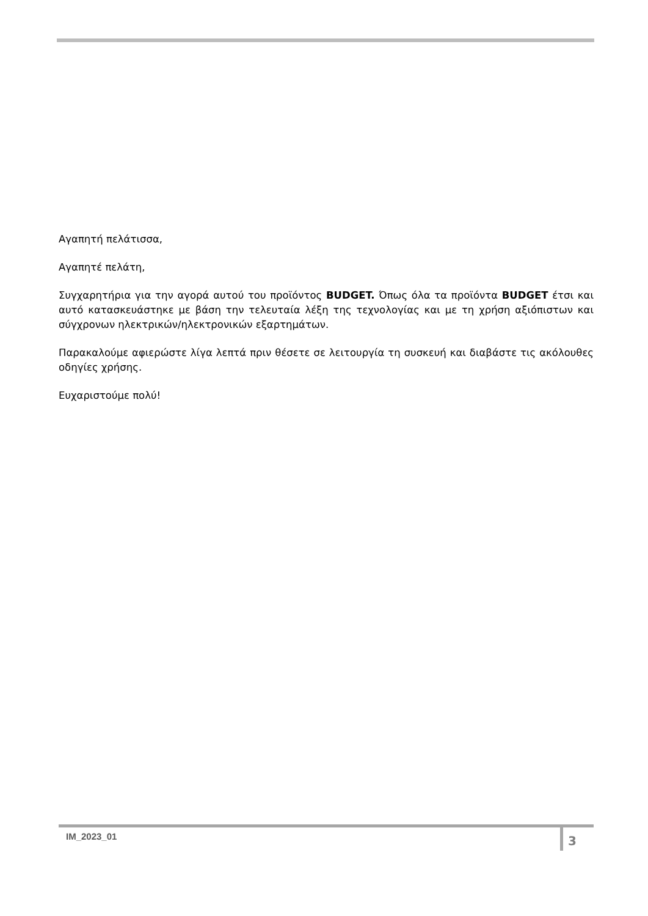Αγαπητή πελάτισσα,
Αγαπητέ πελάτη,
Συγχαρητήρια για την αγορά αυτού του προϊόντος BUDGET. Όπως όλα τα προϊόντα BUDGET έτσι και αυτό κατασκευάστηκε με βάση την τελευταία λέξη της τεχνολογίας και με τη χρήση αξιόπιστων και σύγχρονων ηλεκτρικών/ηλεκτρονικών εξαρτημάτων.
Παρακαλούμε αφιερώστε λίγα λεπτά πριν θέσετε σε λειτουργία τη συσκευή και διαβάστε τις ακόλουθες οδηγίες χρήσης.
Ευχαριστούμε πολύ!
IM_2023_01
3